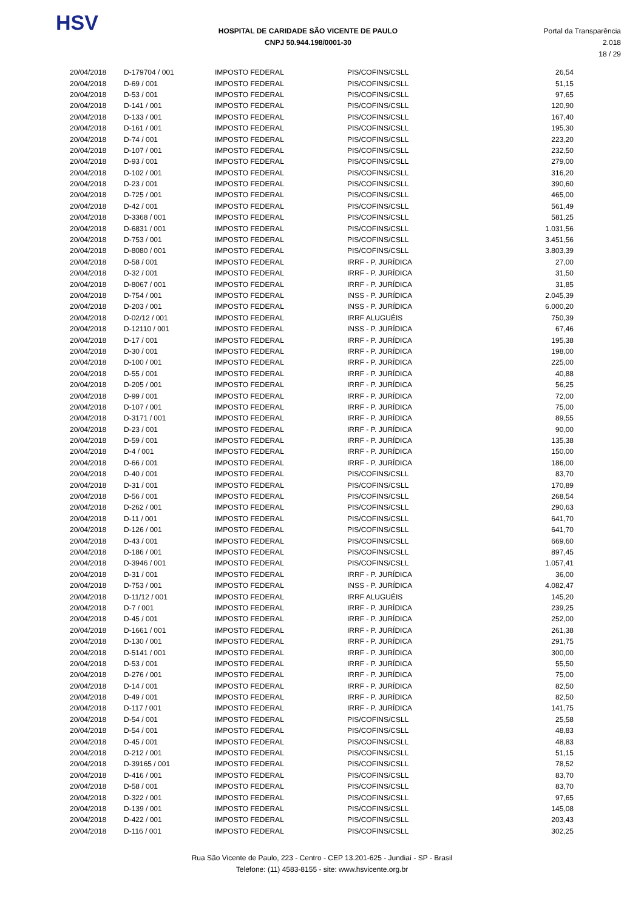HSV
HOSPITAL DE CARIDADE SÃO VICENTE DE PAULO
CNPJ 50.944.198/0001-30
Portal da Transparência 2.018
18 / 29
| 20/04/2018 | D-179704 / 001 | IMPOSTO FEDERAL | PIS/COFINS/CSLL | 26,54 |
| 20/04/2018 | D-69 / 001 | IMPOSTO FEDERAL | PIS/COFINS/CSLL | 51,15 |
| 20/04/2018 | D-53 / 001 | IMPOSTO FEDERAL | PIS/COFINS/CSLL | 97,65 |
| 20/04/2018 | D-141 / 001 | IMPOSTO FEDERAL | PIS/COFINS/CSLL | 120,90 |
| 20/04/2018 | D-133 / 001 | IMPOSTO FEDERAL | PIS/COFINS/CSLL | 167,40 |
| 20/04/2018 | D-161 / 001 | IMPOSTO FEDERAL | PIS/COFINS/CSLL | 195,30 |
| 20/04/2018 | D-74 / 001 | IMPOSTO FEDERAL | PIS/COFINS/CSLL | 223,20 |
| 20/04/2018 | D-107 / 001 | IMPOSTO FEDERAL | PIS/COFINS/CSLL | 232,50 |
| 20/04/2018 | D-93 / 001 | IMPOSTO FEDERAL | PIS/COFINS/CSLL | 279,00 |
| 20/04/2018 | D-102 / 001 | IMPOSTO FEDERAL | PIS/COFINS/CSLL | 316,20 |
| 20/04/2018 | D-23 / 001 | IMPOSTO FEDERAL | PIS/COFINS/CSLL | 390,60 |
| 20/04/2018 | D-725 / 001 | IMPOSTO FEDERAL | PIS/COFINS/CSLL | 465,00 |
| 20/04/2018 | D-42 / 001 | IMPOSTO FEDERAL | PIS/COFINS/CSLL | 561,49 |
| 20/04/2018 | D-3368 / 001 | IMPOSTO FEDERAL | PIS/COFINS/CSLL | 581,25 |
| 20/04/2018 | D-6831 / 001 | IMPOSTO FEDERAL | PIS/COFINS/CSLL | 1.031,56 |
| 20/04/2018 | D-753 / 001 | IMPOSTO FEDERAL | PIS/COFINS/CSLL | 3.451,56 |
| 20/04/2018 | D-8080 / 001 | IMPOSTO FEDERAL | PIS/COFINS/CSLL | 3.803,39 |
| 20/04/2018 | D-58 / 001 | IMPOSTO FEDERAL | IRRF - P. JURÍDICA | 27,00 |
| 20/04/2018 | D-32 / 001 | IMPOSTO FEDERAL | IRRF - P. JURÍDICA | 31,50 |
| 20/04/2018 | D-8067 / 001 | IMPOSTO FEDERAL | IRRF - P. JURÍDICA | 31,85 |
| 20/04/2018 | D-754 / 001 | IMPOSTO FEDERAL | INSS - P. JURÍDICA | 2.045,39 |
| 20/04/2018 | D-203 / 001 | IMPOSTO FEDERAL | INSS - P. JURÍDICA | 6.000,20 |
| 20/04/2018 | D-02/12 / 001 | IMPOSTO FEDERAL | IRRF ALUGUÉIS | 750,39 |
| 20/04/2018 | D-12110 / 001 | IMPOSTO FEDERAL | INSS - P. JURÍDICA | 67,46 |
| 20/04/2018 | D-17 / 001 | IMPOSTO FEDERAL | IRRF - P. JURÍDICA | 195,38 |
| 20/04/2018 | D-30 / 001 | IMPOSTO FEDERAL | IRRF - P. JURÍDICA | 198,00 |
| 20/04/2018 | D-100 / 001 | IMPOSTO FEDERAL | IRRF - P. JURÍDICA | 225,00 |
| 20/04/2018 | D-55 / 001 | IMPOSTO FEDERAL | IRRF - P. JURÍDICA | 40,88 |
| 20/04/2018 | D-205 / 001 | IMPOSTO FEDERAL | IRRF - P. JURÍDICA | 56,25 |
| 20/04/2018 | D-99 / 001 | IMPOSTO FEDERAL | IRRF - P. JURÍDICA | 72,00 |
| 20/04/2018 | D-107 / 001 | IMPOSTO FEDERAL | IRRF - P. JURÍDICA | 75,00 |
| 20/04/2018 | D-3171 / 001 | IMPOSTO FEDERAL | IRRF - P. JURÍDICA | 89,55 |
| 20/04/2018 | D-23 / 001 | IMPOSTO FEDERAL | IRRF - P. JURÍDICA | 90,00 |
| 20/04/2018 | D-59 / 001 | IMPOSTO FEDERAL | IRRF - P. JURÍDICA | 135,38 |
| 20/04/2018 | D-4 / 001 | IMPOSTO FEDERAL | IRRF - P. JURÍDICA | 150,00 |
| 20/04/2018 | D-66 / 001 | IMPOSTO FEDERAL | IRRF - P. JURÍDICA | 186,00 |
| 20/04/2018 | D-40 / 001 | IMPOSTO FEDERAL | PIS/COFINS/CSLL | 83,70 |
| 20/04/2018 | D-31 / 001 | IMPOSTO FEDERAL | PIS/COFINS/CSLL | 170,89 |
| 20/04/2018 | D-56 / 001 | IMPOSTO FEDERAL | PIS/COFINS/CSLL | 268,54 |
| 20/04/2018 | D-262 / 001 | IMPOSTO FEDERAL | PIS/COFINS/CSLL | 290,63 |
| 20/04/2018 | D-11 / 001 | IMPOSTO FEDERAL | PIS/COFINS/CSLL | 641,70 |
| 20/04/2018 | D-126 / 001 | IMPOSTO FEDERAL | PIS/COFINS/CSLL | 641,70 |
| 20/04/2018 | D-43 / 001 | IMPOSTO FEDERAL | PIS/COFINS/CSLL | 669,60 |
| 20/04/2018 | D-186 / 001 | IMPOSTO FEDERAL | PIS/COFINS/CSLL | 897,45 |
| 20/04/2018 | D-3946 / 001 | IMPOSTO FEDERAL | PIS/COFINS/CSLL | 1.057,41 |
| 20/04/2018 | D-31 / 001 | IMPOSTO FEDERAL | IRRF - P. JURÍDICA | 36,00 |
| 20/04/2018 | D-753 / 001 | IMPOSTO FEDERAL | INSS - P. JURÍDICA | 4.082,47 |
| 20/04/2018 | D-11/12 / 001 | IMPOSTO FEDERAL | IRRF ALUGUÉIS | 145,20 |
| 20/04/2018 | D-7 / 001 | IMPOSTO FEDERAL | IRRF - P. JURÍDICA | 239,25 |
| 20/04/2018 | D-45 / 001 | IMPOSTO FEDERAL | IRRF - P. JURÍDICA | 252,00 |
| 20/04/2018 | D-1661 / 001 | IMPOSTO FEDERAL | IRRF - P. JURÍDICA | 261,38 |
| 20/04/2018 | D-130 / 001 | IMPOSTO FEDERAL | IRRF - P. JURÍDICA | 291,75 |
| 20/04/2018 | D-5141 / 001 | IMPOSTO FEDERAL | IRRF - P. JURÍDICA | 300,00 |
| 20/04/2018 | D-53 / 001 | IMPOSTO FEDERAL | IRRF - P. JURÍDICA | 55,50 |
| 20/04/2018 | D-276 / 001 | IMPOSTO FEDERAL | IRRF - P. JURÍDICA | 75,00 |
| 20/04/2018 | D-14 / 001 | IMPOSTO FEDERAL | IRRF - P. JURÍDICA | 82,50 |
| 20/04/2018 | D-49 / 001 | IMPOSTO FEDERAL | IRRF - P. JURÍDICA | 82,50 |
| 20/04/2018 | D-117 / 001 | IMPOSTO FEDERAL | IRRF - P. JURÍDICA | 141,75 |
| 20/04/2018 | D-54 / 001 | IMPOSTO FEDERAL | PIS/COFINS/CSLL | 25,58 |
| 20/04/2018 | D-54 / 001 | IMPOSTO FEDERAL | PIS/COFINS/CSLL | 48,83 |
| 20/04/2018 | D-45 / 001 | IMPOSTO FEDERAL | PIS/COFINS/CSLL | 48,83 |
| 20/04/2018 | D-212 / 001 | IMPOSTO FEDERAL | PIS/COFINS/CSLL | 51,15 |
| 20/04/2018 | D-39165 / 001 | IMPOSTO FEDERAL | PIS/COFINS/CSLL | 78,52 |
| 20/04/2018 | D-416 / 001 | IMPOSTO FEDERAL | PIS/COFINS/CSLL | 83,70 |
| 20/04/2018 | D-58 / 001 | IMPOSTO FEDERAL | PIS/COFINS/CSLL | 83,70 |
| 20/04/2018 | D-322 / 001 | IMPOSTO FEDERAL | PIS/COFINS/CSLL | 97,65 |
| 20/04/2018 | D-139 / 001 | IMPOSTO FEDERAL | PIS/COFINS/CSLL | 145,08 |
| 20/04/2018 | D-422 / 001 | IMPOSTO FEDERAL | PIS/COFINS/CSLL | 203,43 |
| 20/04/2018 | D-116 / 001 | IMPOSTO FEDERAL | PIS/COFINS/CSLL | 302,25 |
Rua São Vicente de Paulo, 223 - Centro - CEP 13.201-625 - Jundiaí - SP - Brasil
Telefone: (11) 4583-8155 - site: www.hsvicente.org.br